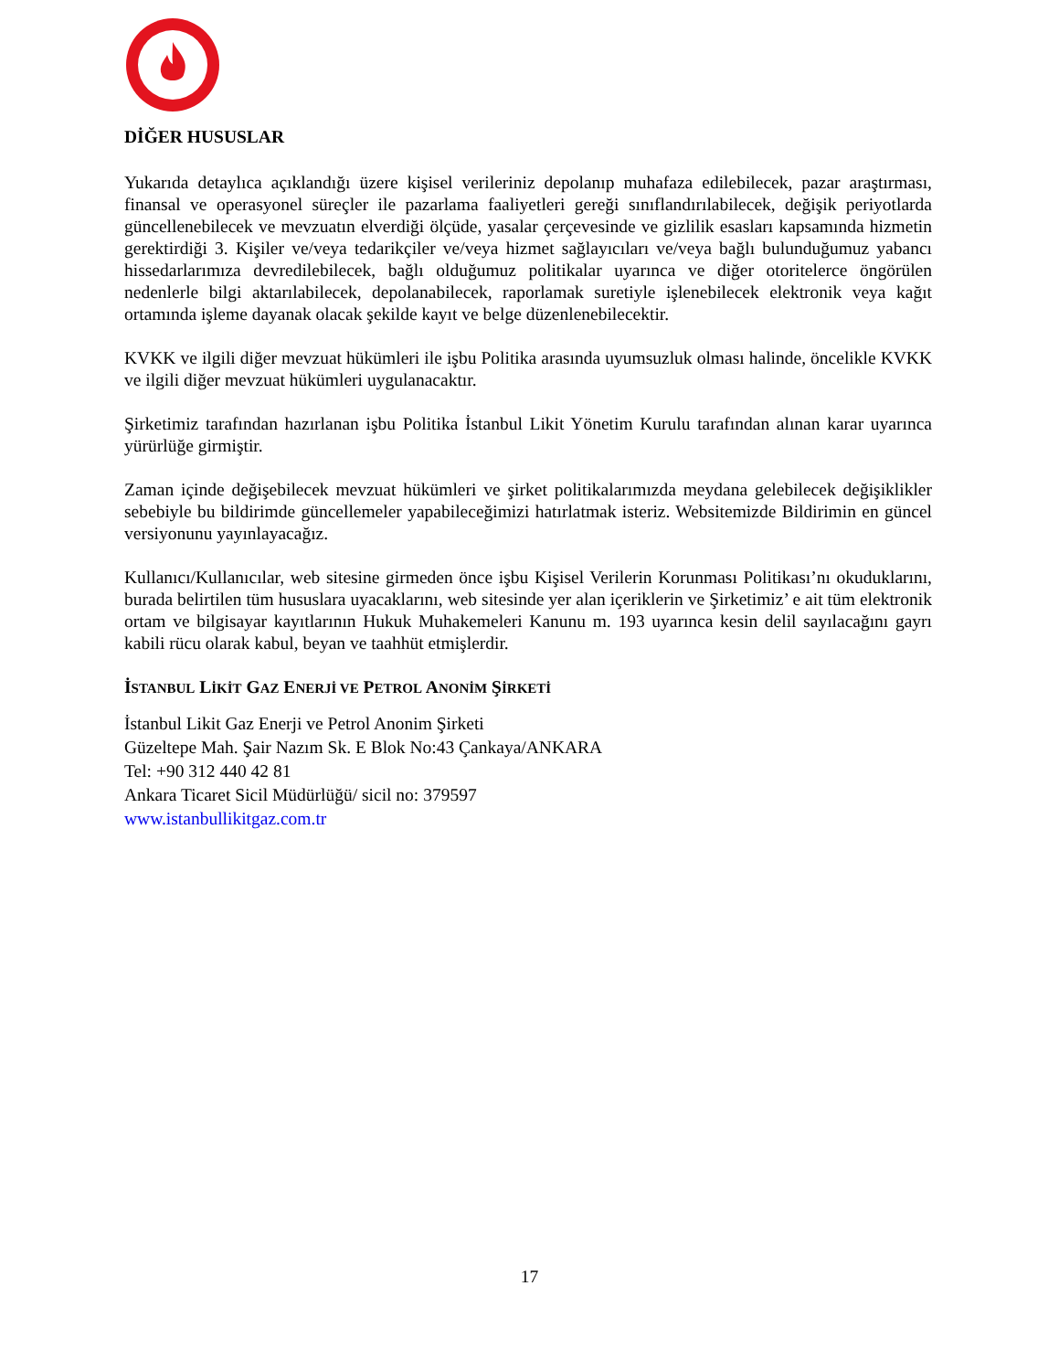DİĞER HUSUSLAR
Yukarıda detaylıca açıklandığı üzere kişisel verileriniz depolanıp muhafaza edilebilecek, pazar araştırması, finansal ve operasyonel süreçler ile pazarlama faaliyetleri gereği sınıflandırılabilecek, değişik periyotlarda güncellenebilecek ve mevzuatın elverdiği ölçüde, yasalar çerçevesinde ve gizlilik esasları kapsamında hizmetin gerektirdiği 3. Kişiler ve/veya tedarikçiler ve/veya hizmet sağlayıcıları ve/veya bağlı bulunduğumuz yabancı hissedarlarımıza devredilebilecek, bağlı olduğumuz politikalar uyarınca ve diğer otoritelerce öngörülen nedenlerle bilgi aktarılabilecek, depolanabilecek, raporlamak suretiyle işlenebilecek elektronik veya kağıt ortamında işleme dayanak olacak şekilde kayıt ve belge düzenlenebilecektir.
KVKK ve ilgili diğer mevzuat hükümleri ile işbu Politika arasında uyumsuzluk olması halinde, öncelikle KVKK ve ilgili diğer mevzuat hükümleri uygulanacaktır.
Şirketimiz tarafından hazırlanan işbu Politika İstanbul Likit Yönetim Kurulu tarafından alınan karar uyarınca yürürlüğe girmiştir.
Zaman içinde değişebilecek mevzuat hükümleri ve şirket politikalarımızda meydana gelebilecek değişiklikler sebebiyle bu bildirimde güncellemeler yapabileceğimizi hatırlatmak isteriz. Websitemizde Bildirimin en güncel versiyonunu yayınlayacağız.
Kullanıcı/Kullanıcılar, web sitesine girmeden önce işbu Kişisel Verilerin Korunması Politikası’nı okuduklarını, burada belirtilen tüm hususlara uyacaklarını, web sitesinde yer alan içeriklerin ve Şirketimiz’ e ait tüm elektronik ortam ve bilgisayar kayıtlarının Hukuk Muhakemeleri Kanunu m. 193 uyarınca kesin delil sayılacağını gayrı kabili rücu olarak kabul, beyan ve taahhüt etmişlerdir.
İSTANBUL LİKİT GAZ ENERJİ VE PETROL ANONİM ŞİRKETİ
İstanbul Likit Gaz Enerji ve Petrol Anonim Şirketi
Güzeltepe Mah. Şair Nazım Sk. E Blok No:43 Çankaya/ANKARA
Tel: +90 312 440 42 81
Ankara Ticaret Sicil Müdürlüğü/ sicil no: 379597
www.istanbullikitgaz.com.tr
17